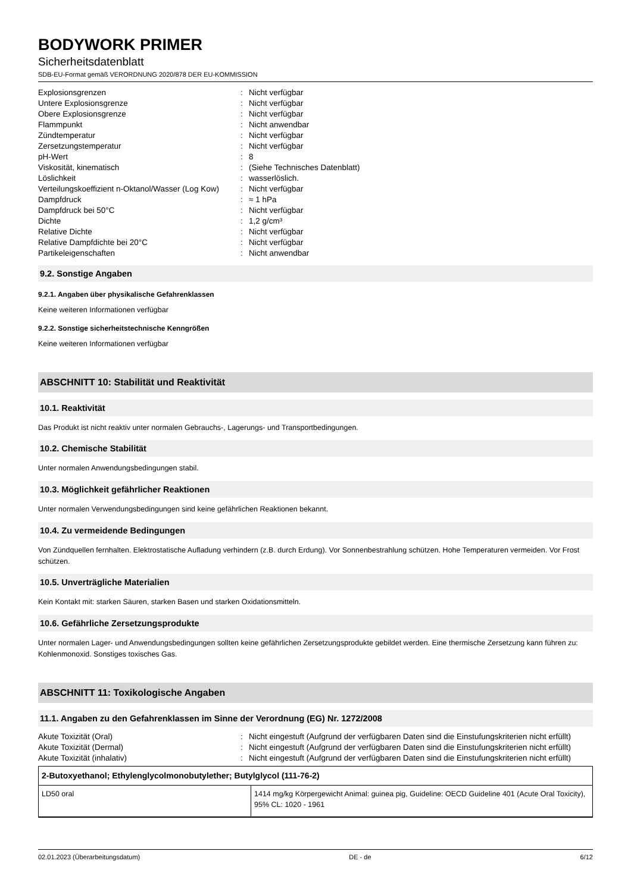BODYWORK PRIMER
Sicherheitsdatenblatt
SDB-EU-Format gemäß VERORDNUNG 2020/878 DER EU-KOMMISSION
| Explosionsgrenzen | : | Nicht verfügbar |
| Untere Explosionsgrenze | : | Nicht verfügbar |
| Obere Explosionsgrenze | : | Nicht verfügbar |
| Flammpunkt | : | Nicht anwendbar |
| Zündtemperatur | : | Nicht verfügbar |
| Zersetzungstemperatur | : | Nicht verfügbar |
| pH-Wert | : | 8 |
| Viskosität, kinematisch | : | (Siehe Technisches Datenblatt) |
| Löslichkeit | : | wasserlöslich. |
| Verteilungskoeffizient n-Oktanol/Wasser (Log Kow) | : | Nicht verfügbar |
| Dampfdruck | : | ≈ 1 hPa |
| Dampfdruck bei 50°C | : | Nicht verfügbar |
| Dichte | : | 1,2 g/cm³ |
| Relative Dichte | : | Nicht verfügbar |
| Relative Dampfdichte bei 20°C | : | Nicht verfügbar |
| Partikeleigenschaften | : | Nicht anwendbar |
9.2. Sonstige Angaben
9.2.1. Angaben über physikalische Gefahrenklassen
Keine weiteren Informationen verfügbar
9.2.2. Sonstige sicherheitstechnische Kenngrößen
Keine weiteren Informationen verfügbar
ABSCHNITT 10: Stabilität und Reaktivität
10.1. Reaktivität
Das Produkt ist nicht reaktiv unter normalen Gebrauchs-, Lagerungs- und Transportbedingungen.
10.2. Chemische Stabilität
Unter normalen Anwendungsbedingungen stabil.
10.3. Möglichkeit gefährlicher Reaktionen
Unter normalen Verwendungsbedingungen sind keine gefährlichen Reaktionen bekannt.
10.4. Zu vermeidende Bedingungen
Von Zündquellen fernhalten. Elektrostatische Aufladung verhindern (z.B. durch Erdung). Vor Sonnenbestrahlung schützen. Hohe Temperaturen vermeiden. Vor Frost schützen.
10.5. Unverträgliche Materialien
Kein Kontakt mit: starken Säuren, starken Basen und starken Oxidationsmitteln.
10.6. Gefährliche Zersetzungsprodukte
Unter normalen Lager- und Anwendungsbedingungen sollten keine gefährlichen Zersetzungsprodukte gebildet werden. Eine thermische Zersetzung kann führen zu: Kohlenmonoxid. Sonstiges toxisches Gas.
ABSCHNITT 11: Toxikologische Angaben
11.1. Angaben zu den Gefahrenklassen im Sinne der Verordnung (EG) Nr. 1272/2008
| Akute Toxizität (Oral) | : | Nicht eingestuft (Aufgrund der verfügbaren Daten sind die Einstufungskriterien nicht erfüllt) |
| Akute Toxizität (Dermal) | : | Nicht eingestuft (Aufgrund der verfügbaren Daten sind die Einstufungskriterien nicht erfüllt) |
| Akute Toxizität (inhalativ) | : | Nicht eingestuft (Aufgrund der verfügbaren Daten sind die Einstufungskriterien nicht erfüllt) |
| 2-Butoxyethanol; Ethylenglycolmonobutylether; Butylglycol (111-76-2) | |
| --- | --- |
| LD50 oral | 1414 mg/kg Körpergewicht Animal: guinea pig, Guideline: OECD Guideline 401 (Acute Oral Toxicity), 95% CL: 1020 - 1961 |
02.01.2023 (Überarbeitungsdatum) DE - de 6/12